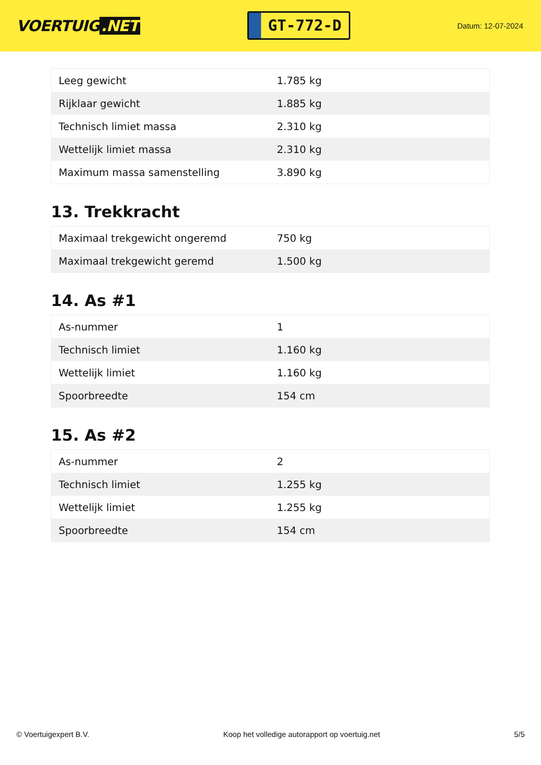VOERTUIG.NET
GT-772-D
Datum: 12-07-2024
| Leeg gewicht | 1.785 kg |
| Rijklaar gewicht | 1.885 kg |
| Technisch limiet massa | 2.310 kg |
| Wettelijk limiet massa | 2.310 kg |
| Maximum massa samenstelling | 3.890 kg |
13. Trekkracht
| Maximaal trekgewicht ongeremd | 750 kg |
| Maximaal trekgewicht geremd | 1.500 kg |
14. As #1
| As-nummer | 1 |
| Technisch limiet | 1.160 kg |
| Wettelijk limiet | 1.160 kg |
| Spoorbreedte | 154 cm |
15. As #2
| As-nummer | 2 |
| Technisch limiet | 1.255 kg |
| Wettelijk limiet | 1.255 kg |
| Spoorbreedte | 154 cm |
© Voertuigexpert B.V. Koop het volledige autorapport op voertuig.net 5/5